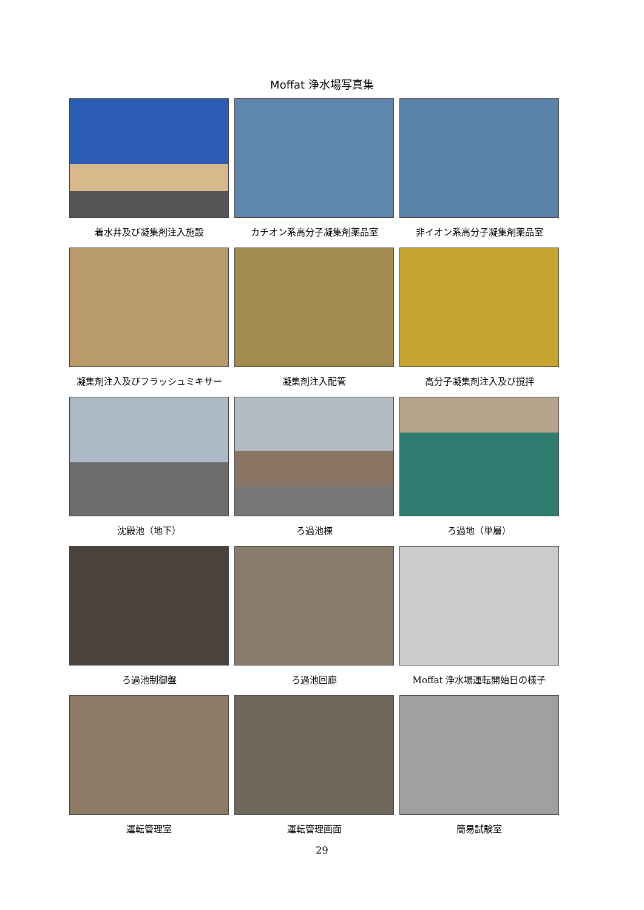Moffat 浄水場写真集
着水井及び凝集剤注入施設
カチオン系高分子凝集剤薬品室
非イオン系高分子凝集剤薬品室
凝集剤注入及びフラッシュミキサー
凝集剤注入配管
高分子凝集剤注入及び撹拌
沈殿池（地下）
ろ過池棟
ろ過地（単層）
ろ過池制御盤
ろ過池回廊
Moffat 浄水場運転開始日の様子
運転管理室
運転管理画面
簡易試験室
29